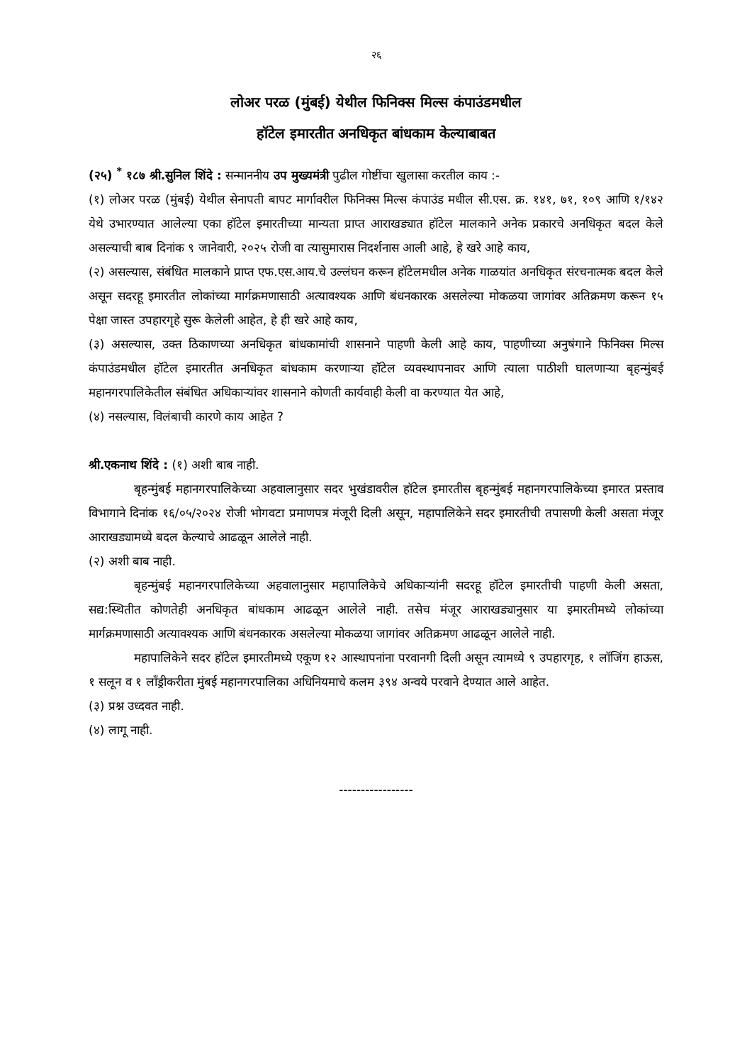२६
लोअर परळ (मुंबई) येथील फिनिक्स मिल्स कंपाउंडमधील
हॉटेल इमारतीत अनधिकृत बांधकाम केल्याबाबत
(२५) <sup>*</sup> १८७ श्री.सुनिल शिंदे : सन्माननीय उप मुख्यमंत्री पुढील गोष्टींचा खुलासा करतील काय :-
(१) लोअर परळ (मुंबई) येथील सेनापती बापट मार्गावरील फिनिक्स मिल्स कंपाउंड मधील सी.एस. क्र. १४१, ७१, १०९ आणि १/१४२ येथे उभारण्यात आलेल्या एका हॉटेल इमारतीच्या मान्यता प्राप्त आराखड्यात हॉटेल मालकाने अनेक प्रकारचे अनधिकृत बदल केले असल्याची बाब दिनांक ९ जानेवारी, २०२५ रोजी वा त्यासुमारास निदर्शनास आली आहे, हे खरे आहे काय,
(२) असल्यास, संबंधित मालकाने प्राप्त एफ.एस.आय.चे उल्लंघन करून हॉटेलमधील अनेक गाळयांत अनधिकृत संरचनात्मक बदल केले असून सदरहू इमारतीत लोकांच्या मार्गक्रमणासाठी अत्यावश्यक आणि बंधनकारक असलेल्या मोकळया जागांवर अतिक्रमण करून १५ पेक्षा जास्त उपहारगृहे सुरू केलेली आहेत, हे ही खरे आहे काय,
(३) असल्यास, उक्त ठिकाणच्या अनधिकृत बांधकामांची शासनाने पाहणी केली आहे काय, पाहणीच्या अनुषंगाने फिनिक्स मिल्स कंपाउंडमधील हॉटेल इमारतीत अनधिकृत बांधकाम करणाऱ्या हॉटेल व्यवस्थापनावर आणि त्याला पाठीशी घालणाऱ्या बृहन्मुंबई महानगरपालिकेतील संबंधित अधिकाऱ्यांवर शासनाने कोणती कार्यवाही केली वा करण्यात येत आहे,
(४) नसल्यास, विलंबाची कारणे काय आहेत ?
श्री.एकनाथ शिंदे : (१) अशी बाब नाही.
बृहन्मुंबई महानगरपालिकेच्या अहवालानुसार सदर भुखंडावरील हॉटेल इमारतीस बृहन्मुंबई महानगरपालिकेच्या इमारत प्रस्ताव विभागाने दिनांक १६/०५/२०२४ रोजी भोगवटा प्रमाणपत्र मंजूरी दिली असून, महापालिकेने सदर इमारतीची तपासणी केली असता मंजूर आराखड्यामध्ये बदल केल्याचे आढळून आलेले नाही.
(२) अशी बाब नाही.
बृहन्मुंबई महानगरपालिकेच्या अहवालानुसार महापालिकेचे अधिकाऱ्यांनी सदरहू हॉटेल इमारतीची पाहणी केली असता, सद्य:स्थितीत कोणतेही अनधिकृत बांधकाम आढळून आलेले नाही. तसेच मंजूर आराखड्यानुसार या इमारतीमध्ये लोकांच्या मार्गक्रमणासाठी अत्यावश्यक आणि बंधनकारक असलेल्या मोकळया जागांवर अतिक्रमण आढळून आलेले नाही.
महापालिकेने सदर हॉटेल इमारतीमध्ये एकूण १२ आस्थापनांना परवानगी दिली असून त्यामध्ये ९ उपहारगृह, १ लॉजिंग हाऊस, १ सलून व १ लाँड्रीकरीता मुंबई महानगरपालिका अधिनियमाचे कलम ३९४ अन्वये परवाने देण्यात आले आहेत.
(३) प्रश्न उध्दवत नाही.
(४) लागू नाही.
-----------------